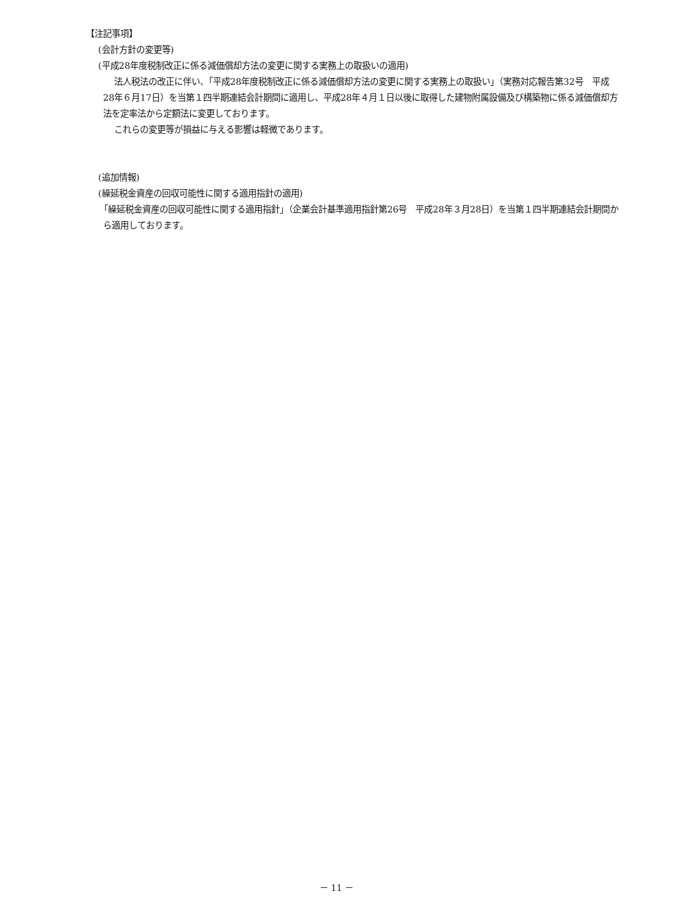【注記事項】
(会計方針の変更等)
(平成28年度税制改正に係る減価償却方法の変更に関する実務上の取扱いの適用)
法人税法の改正に伴い、「平成28年度税制改正に係る減価償却方法の変更に関する実務上の取扱い」（実務対応報告第32号　平成28年６月17日）を当第１四半期連結会計期間に適用し、平成28年４月１日以後に取得した建物附属設備及び構築物に係る減価償却方法を定率法から定額法に変更しております。
これらの変更等が損益に与える影響は軽微であります。
(追加情報)
(繰延税金資産の回収可能性に関する適用指針の適用)
「繰延税金資産の回収可能性に関する適用指針」（企業会計基準適用指針第26号　平成28年３月28日）を当第１四半期連結会計期間から適用しております。
－ 11 －